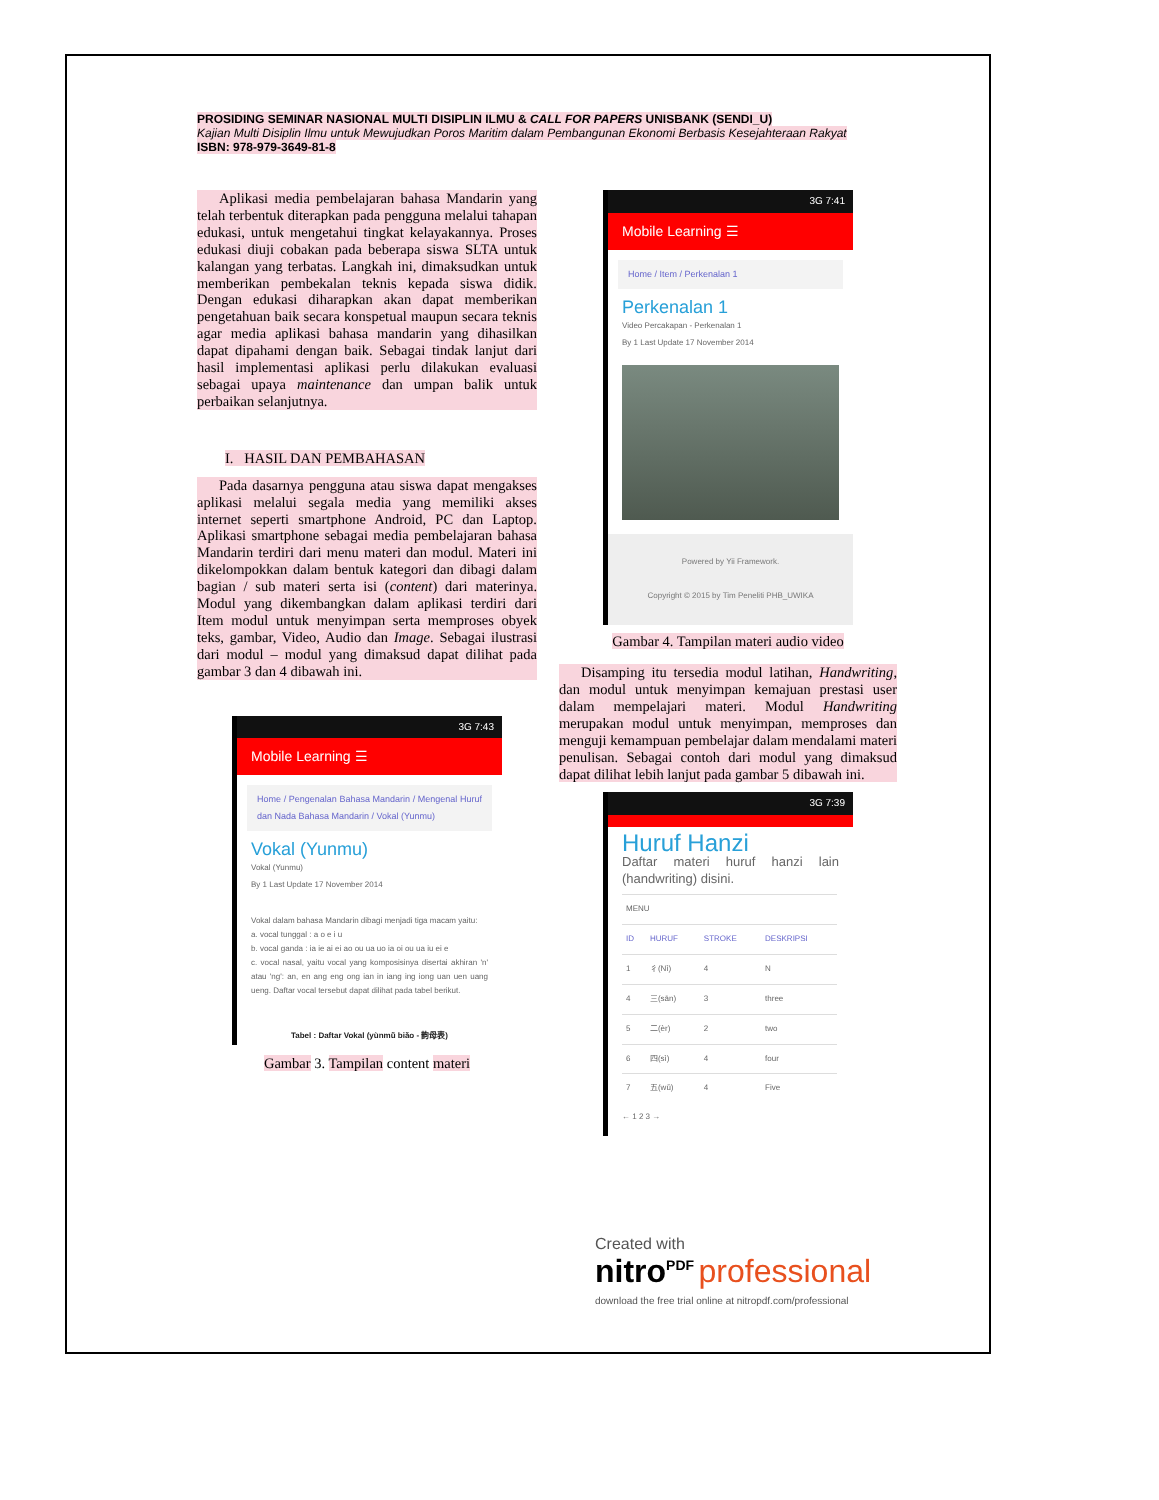PROSIDING SEMINAR NASIONAL MULTI DISIPLIN ILMU & CALL FOR PAPERS UNISBANK (SENDI_U)
Kajian Multi Disiplin Ilmu untuk Mewujudkan Poros Maritim dalam Pembangunan Ekonomi Berbasis Kesejahteraan Rakyat
ISBN: 978-979-3649-81-8
Aplikasi media pembelajaran bahasa Mandarin yang telah terbentuk diterapkan pada pengguna melalui tahapan edukasi, untuk mengetahui tingkat kelayakannya. Proses edukasi diuji cobakan pada beberapa siswa SLTA untuk kalangan yang terbatas. Langkah ini, dimaksudkan untuk memberikan pembekalan teknis kepada siswa didik. Dengan edukasi diharapkan akan dapat memberikan pengetahuan baik secara konspetual maupun secara teknis agar media aplikasi bahasa mandarin yang dihasilkan dapat dipahami dengan baik. Sebagai tindak lanjut dari hasil implementasi aplikasi perlu dilakukan evaluasi sebagai upaya maintenance dan umpan balik untuk perbaikan selanjutnya.
I. HASIL DAN PEMBAHASAN
Pada dasarnya pengguna atau siswa dapat mengakses aplikasi melalui segala media yang memiliki akses internet seperti smartphone Android, PC dan Laptop. Aplikasi smartphone sebagai media pembelajaran bahasa Mandarin terdiri dari menu materi dan modul. Materi ini dikelompokkan dalam bentuk kategori dan dibagi dalam bagian / sub materi serta isi (content) dari materinya. Modul yang dikembangkan dalam aplikasi terdiri dari Item modul untuk menyimpan serta memproses obyek teks, gambar, Video, Audio dan Image. Sebagai ilustrasi dari modul – modul yang dimaksud dapat dilihat pada gambar 3 dan 4 dibawah ini.
3G 7:43
Mobile Learning ☰
Home / Pengenalan Bahasa Mandarin / Mengenal Huruf dan Nada Bahasa Mandarin / Vokal (Yunmu)
Vokal (Yunmu)
Vokal (Yunmu)
By 1 Last Update 17 November 2014
Vokal dalam bahasa Mandarin dibagi menjadi tiga macam yaitu:
a. vocal tunggal : a o e i u
b. vocal ganda : ia ie ai ei ao ou ua uo ia oi ou ua iu ei e
c. vocal nasal, yaitu vocal yang komposisinya disertai akhiran 'n' atau 'ng': an, en ang eng ong ian in iang ing iong uan uen uang ueng. Daftar vocal tersebut dapat dilihat pada tabel berikut.
Tabel : Daftar Vokal (yùnmǔ biǎo - 韵母表)
Gambar 3. Tampilan content materi
3G 7:41
Mobile Learning ☰
Home / Item / Perkenalan 1
Perkenalan 1
Video Percakapan - Perkenalan 1
By 1 Last Update 17 November 2014
Powered by Yii Framework.
Copyright © 2015 by Tim Peneliti PHB_UWIKA
Gambar 4. Tampilan materi audio video
Disamping itu tersedia modul latihan, Handwriting, dan modul untuk menyimpan kemajuan prestasi user dalam mempelajari materi. Modul Handwriting merupakan modul untuk menyimpan, memproses dan menguji kemampuan pembelajar dalam mendalami materi penulisan. Sebagai contoh dari modul yang dimaksud dapat dilihat lebih lanjut pada gambar 5 dibawah ini.
3G 7:39
Huruf Hanzi
Daftar materi huruf hanzi lain (handwriting) disini.
| MENU | | | |
| ID | HURUF | STROKE | DESKRIPSI |
| 1 | 彳(Nì) | 4 | N |
| 4 | 三(sān) | 3 | three |
| 5 | 二(èr) | 2 | two |
| 6 | 四(sì) | 4 | four |
| 7 | 五(wǔ) | 4 | Five |
← 1 2 3 →
Created with
nitro<sup>PDF</sup> professional
download the free trial online at nitropdf.com/professional